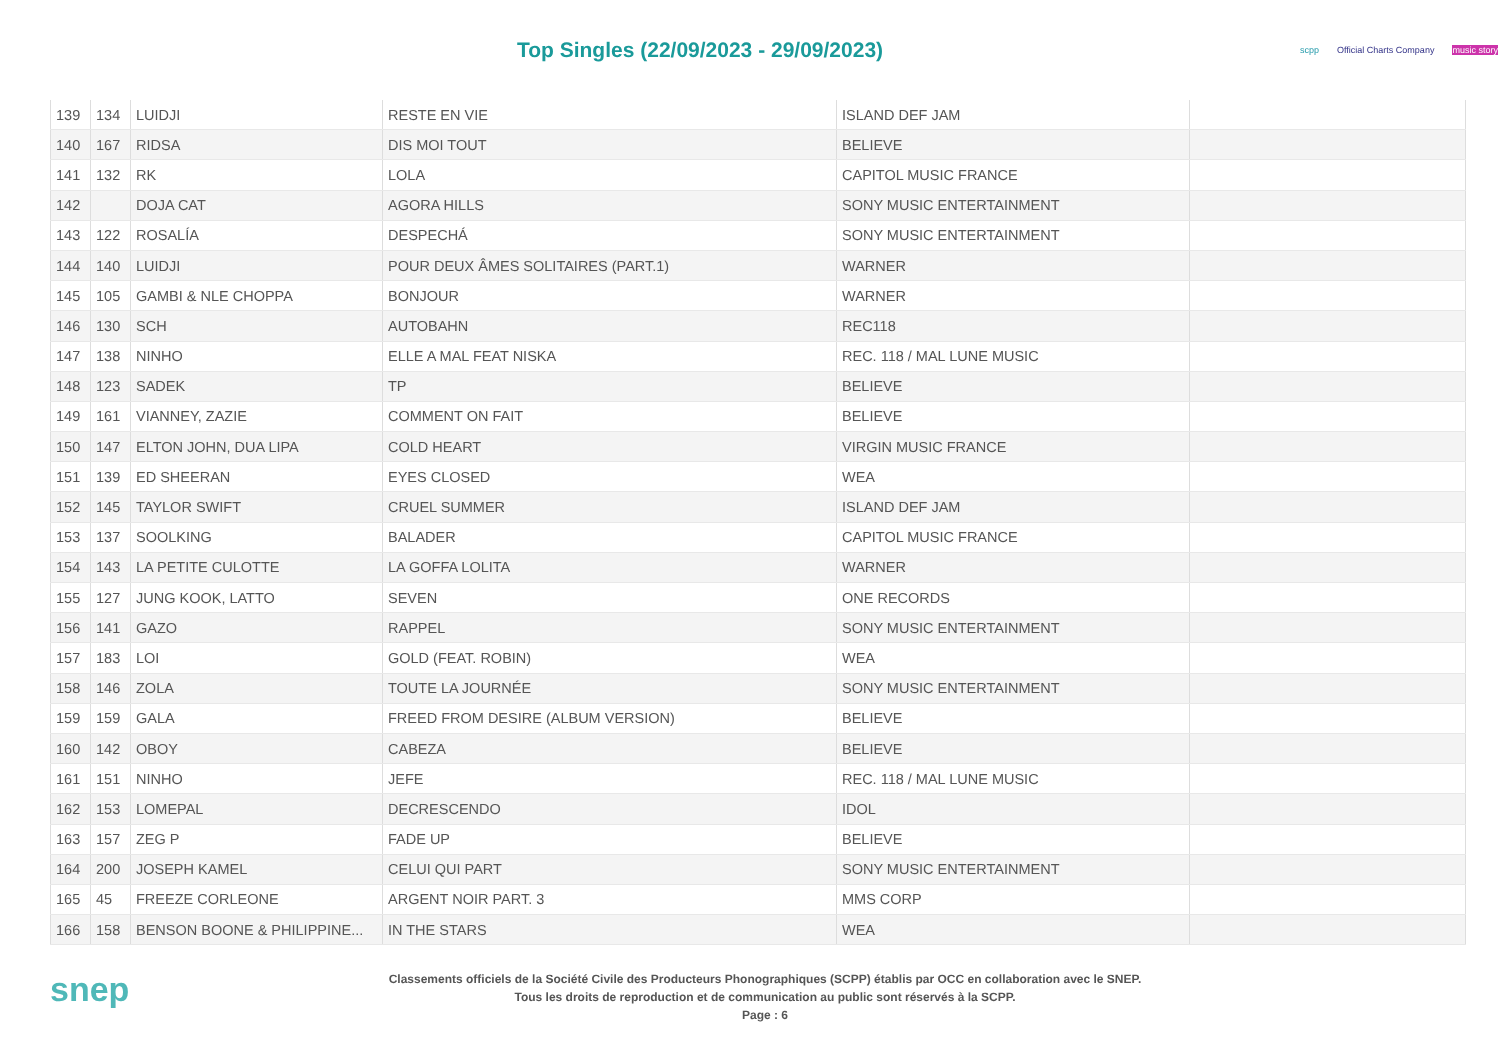Top Singles (22/09/2023 - 29/09/2023)
scpp Official Charts Company music story
| 139 | 134 | LUIDJI | RESTE EN VIE | ISLAND DEF JAM | |
| 140 | 167 | RIDSA | DIS MOI TOUT | BELIEVE | |
| 141 | 132 | RK | LOLA | CAPITOL MUSIC FRANCE | |
| 142 | | DOJA CAT | AGORA HILLS | SONY MUSIC ENTERTAINMENT | |
| 143 | 122 | ROSALÍA | DESPECHÁ | SONY MUSIC ENTERTAINMENT | |
| 144 | 140 | LUIDJI | POUR DEUX ÂMES SOLITAIRES (PART.1) | WARNER | |
| 145 | 105 | GAMBI & NLE CHOPPA | BONJOUR | WARNER | |
| 146 | 130 | SCH | AUTOBAHN | REC118 | |
| 147 | 138 | NINHO | ELLE A MAL FEAT NISKA | REC. 118 / MAL LUNE MUSIC | |
| 148 | 123 | SADEK | TP | BELIEVE | |
| 149 | 161 | VIANNEY, ZAZIE | COMMENT ON FAIT | BELIEVE | |
| 150 | 147 | ELTON JOHN, DUA LIPA | COLD HEART | VIRGIN MUSIC FRANCE | |
| 151 | 139 | ED SHEERAN | EYES CLOSED | WEA | |
| 152 | 145 | TAYLOR SWIFT | CRUEL SUMMER | ISLAND DEF JAM | |
| 153 | 137 | SOOLKING | BALADER | CAPITOL MUSIC FRANCE | |
| 154 | 143 | LA PETITE CULOTTE | LA GOFFA LOLITA | WARNER | |
| 155 | 127 | JUNG KOOK, LATTO | SEVEN | ONE RECORDS | |
| 156 | 141 | GAZO | RAPPEL | SONY MUSIC ENTERTAINMENT | |
| 157 | 183 | LOI | GOLD (FEAT. ROBIN) | WEA | |
| 158 | 146 | ZOLA | TOUTE LA JOURNÉE | SONY MUSIC ENTERTAINMENT | |
| 159 | 159 | GALA | FREED FROM DESIRE (ALBUM VERSION) | BELIEVE | |
| 160 | 142 | OBOY | CABEZA | BELIEVE | |
| 161 | 151 | NINHO | JEFE | REC. 118 / MAL LUNE MUSIC | |
| 162 | 153 | LOMEPAL | DECRESCENDO | IDOL | |
| 163 | 157 | ZEG P | FADE UP | BELIEVE | |
| 164 | 200 | JOSEPH KAMEL | CELUI QUI PART | SONY MUSIC ENTERTAINMENT | |
| 165 | 45 | FREEZE CORLEONE | ARGENT NOIR PART. 3 | MMS CORP | |
| 166 | 158 | BENSON BOONE & PHILIPPINE... | IN THE STARS | WEA | |
snep
Classements officiels de la Société Civile des Producteurs Phonographiques (SCPP) établis par OCC en collaboration avec le SNEP.
Tous les droits de reproduction et de communication au public sont réservés à la SCPP.
Page : 6